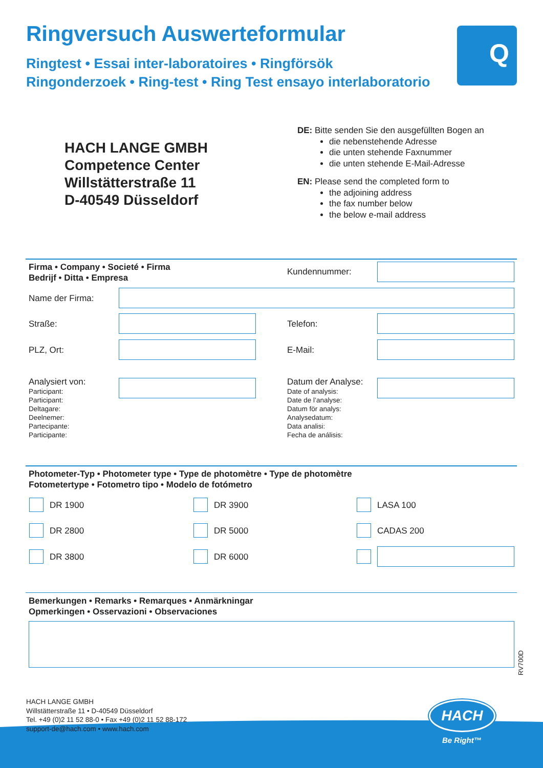Ringversuch Auswerteformular
Ringtest • Essai inter-laboratoires • Ringförsök
Ringonderzoek • Ring-test • Ring Test ensayo interlaboratorio
Q
HACH LANGE GMBH
Competence Center
Willstätterstraße 11
D-40549 Düsseldorf
DE: Bitte senden Sie den ausgefüllten Bogen an
die nebenstehende Adresse
die unten stehende Faxnummer
die unten stehende E-Mail-Adresse
EN: Please send the completed form to
the adjoining address
the fax number below
the below e-mail address
Firma • Company • Societé • Firma
Bedrijf • Ditta • Empresa
Kundennummer:
Name der Firma:
Straße: Telefon:
PLZ, Ort: E-Mail:
Analysiert von:
Participant:
Participant:
Deltagare:
Deelnemer:
Partecipante:
Participante:
Datum der Analyse:
Date of analysis:
Date de l’analyse:
Datum för analys:
Analysedatum:
Data analisi:
Fecha de análisis:
Photometer-Typ • Photometer type • Type de photomètre • Type de photomètre
Fotometertype • Fotometro tipo • Modelo de fotómetro
DR 1900 DR 3900 LASA 100
DR 2800 DR 5000 CADAS 200
DR 3800 DR 6000
Bemerkungen • Remarks • Remarques • Anmärkningar
Opmerkingen • Osservazioni • Observaciones
RV700D
HACH LANGE GMBH
Willstätterstraße 11 • D-40549 Düsseldorf
Tel. +49 (0)2 11 52 88-0 • Fax +49 (0)2 11 52 88-172
support-de@hach.com • www.hach.com
HACH
Be Right™